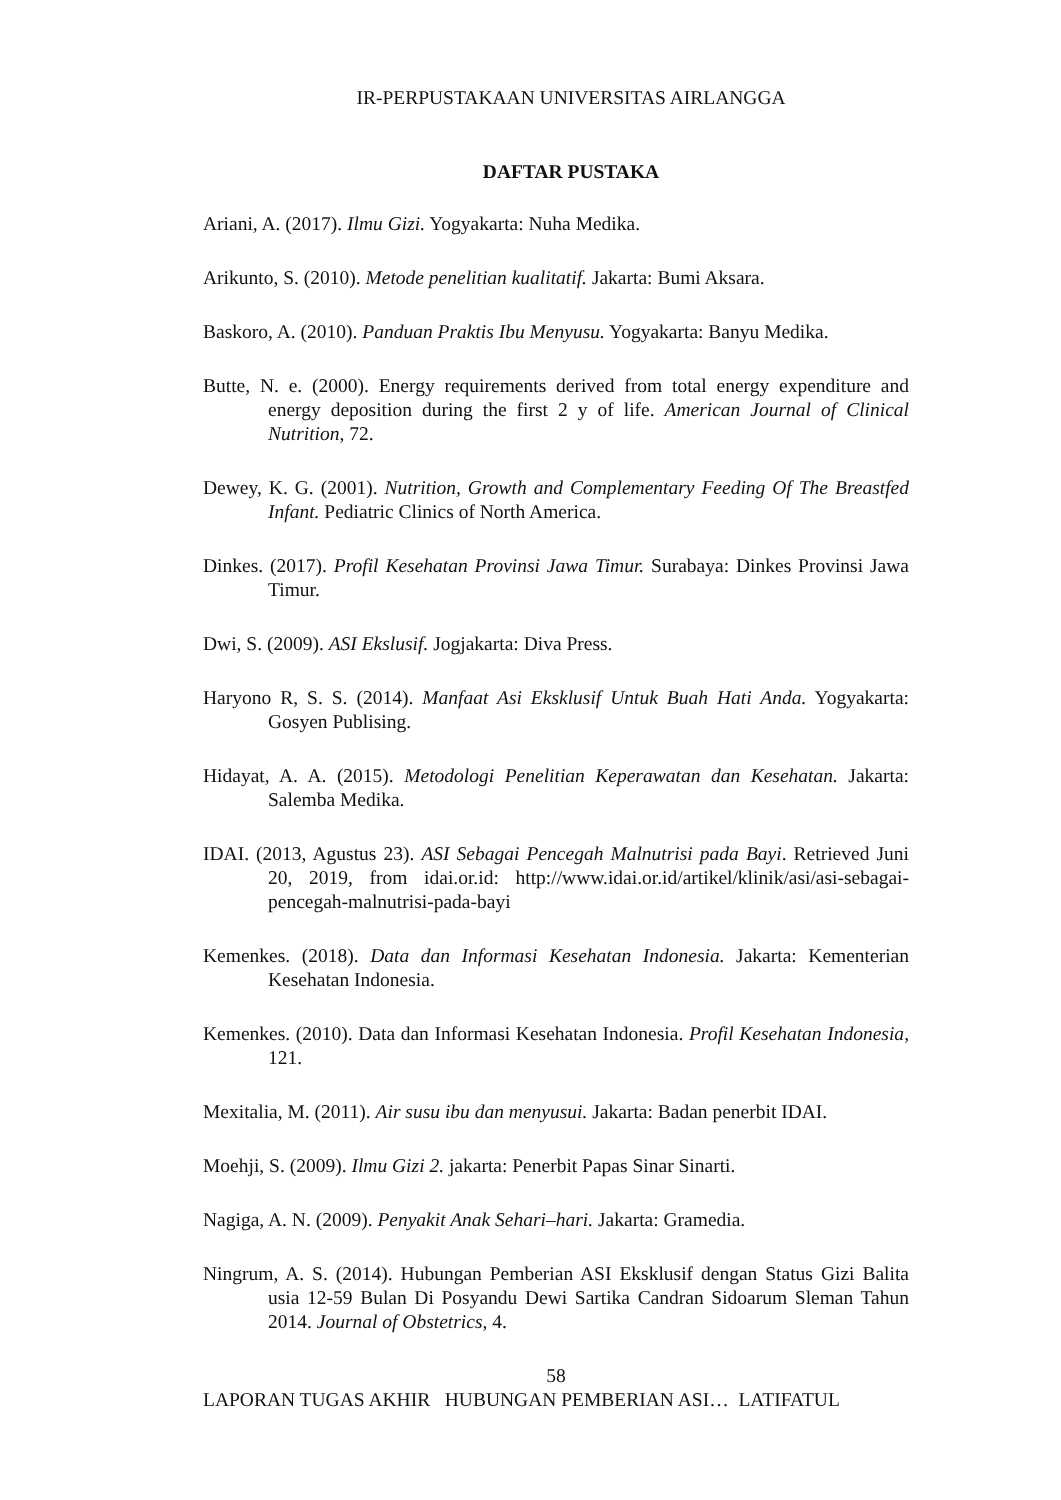IR-PERPUSTAKAAN UNIVERSITAS AIRLANGGA
DAFTAR PUSTAKA
Ariani, A. (2017). Ilmu Gizi. Yogyakarta: Nuha Medika.
Arikunto, S. (2010). Metode penelitian kualitatif. Jakarta: Bumi Aksara.
Baskoro, A. (2010). Panduan Praktis Ibu Menyusu. Yogyakarta: Banyu Medika.
Butte, N. e. (2000). Energy requirements derived from total energy expenditure and energy deposition during the first 2 y of life. American Journal of Clinical Nutrition, 72.
Dewey, K. G. (2001). Nutrition, Growth and Complementary Feeding Of The Breastfed Infant. Pediatric Clinics of North America.
Dinkes. (2017). Profil Kesehatan Provinsi Jawa Timur. Surabaya: Dinkes Provinsi Jawa Timur.
Dwi, S. (2009). ASI Ekslusif. Jogjakarta: Diva Press.
Haryono R, S. S. (2014). Manfaat Asi Eksklusif Untuk Buah Hati Anda. Yogyakarta: Gosyen Publising.
Hidayat, A. A. (2015). Metodologi Penelitian Keperawatan dan Kesehatan. Jakarta: Salemba Medika.
IDAI. (2013, Agustus 23). ASI Sebagai Pencegah Malnutrisi pada Bayi. Retrieved Juni 20, 2019, from idai.or.id: http://www.idai.or.id/artikel/klinik/asi/asi-sebagai-pencegah-malnutrisi-pada-bayi
Kemenkes. (2018). Data dan Informasi Kesehatan Indonesia. Jakarta: Kementerian Kesehatan Indonesia.
Kemenkes. (2010). Data dan Informasi Kesehatan Indonesia. Profil Kesehatan Indonesia, 121.
Mexitalia, M. (2011). Air susu ibu dan menyusui. Jakarta: Badan penerbit IDAI.
Moehji, S. (2009). Ilmu Gizi 2. jakarta: Penerbit Papas Sinar Sinarti.
Nagiga, A. N. (2009). Penyakit Anak Sehari–hari. Jakarta: Gramedia.
Ningrum, A. S. (2014). Hubungan Pemberian ASI Eksklusif dengan Status Gizi Balita usia 12-59 Bulan Di Posyandu Dewi Sartika Candran Sidoarum Sleman Tahun 2014. Journal of Obstetrics, 4.
58
LAPORAN TUGAS AKHIR HUBUNGAN PEMBERIAN ASI… LATIFATUL